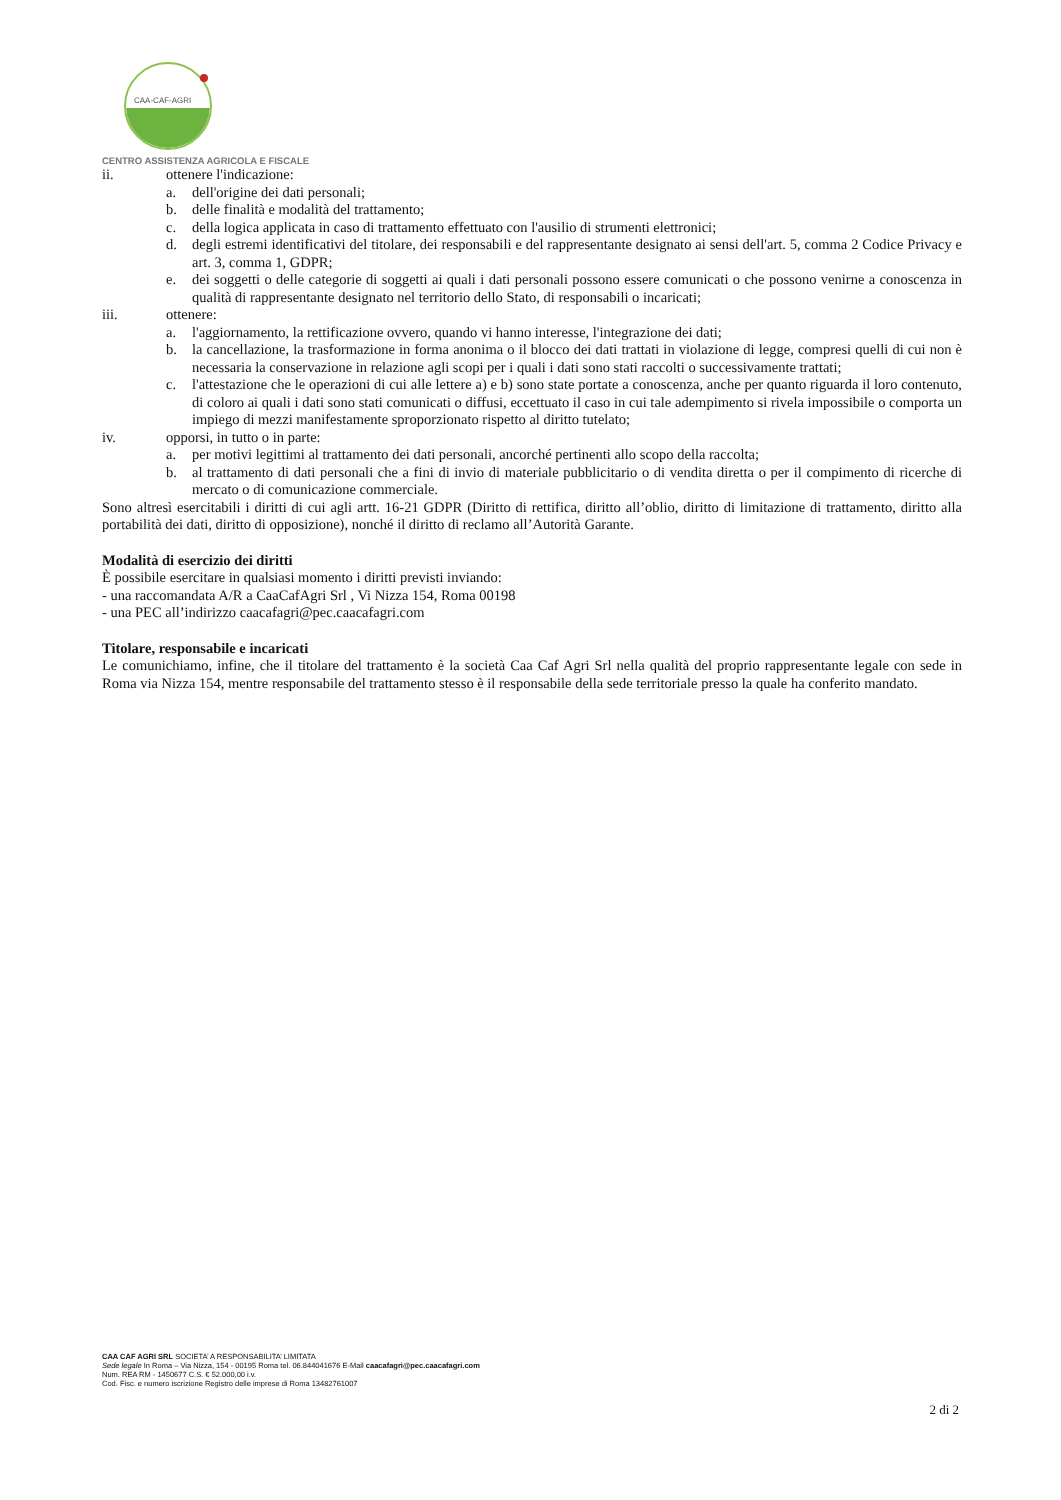CAA-CAF-AGRI
CENTRO ASSISTENZA AGRICOLA E FISCALE
ii. ottenere l'indicazione:
a. dell'origine dei dati personali;
b. delle finalità e modalità del trattamento;
c. della logica applicata in caso di trattamento effettuato con l'ausilio di strumenti elettronici;
d. degli estremi identificativi del titolare, dei responsabili e del rappresentante designato ai sensi dell'art. 5, comma 2 Codice Privacy e art. 3, comma 1, GDPR;
e. dei soggetti o delle categorie di soggetti ai quali i dati personali possono essere comunicati o che possono venirne a conoscenza in qualità di rappresentante designato nel territorio dello Stato, di responsabili o incaricati;
iii. ottenere:
a. l'aggiornamento, la rettificazione ovvero, quando vi hanno interesse, l'integrazione dei dati;
b. la cancellazione, la trasformazione in forma anonima o il blocco dei dati trattati in violazione di legge, compresi quelli di cui non è necessaria la conservazione in relazione agli scopi per i quali i dati sono stati raccolti o successivamente trattati;
c. l'attestazione che le operazioni di cui alle lettere a) e b) sono state portate a conoscenza, anche per quanto riguarda il loro contenuto, di coloro ai quali i dati sono stati comunicati o diffusi, eccettuato il caso in cui tale adempimento si rivela impossibile o comporta un impiego di mezzi manifestamente sproporzionato rispetto al diritto tutelato;
iv. opporsi, in tutto o in parte:
a. per motivi legittimi al trattamento dei dati personali, ancorché pertinenti allo scopo della raccolta;
b. al trattamento di dati personali che a fini di invio di materiale pubblicitario o di vendita diretta o per il compimento di ricerche di mercato o di comunicazione commerciale.
Sono altresì esercitabili i diritti di cui agli artt. 16-21 GDPR (Diritto di rettifica, diritto all’oblio, diritto di limitazione di trattamento, diritto alla portabilità dei dati, diritto di opposizione), nonché il diritto di reclamo all’Autorità Garante.
Modalità di esercizio dei diritti
È possibile esercitare in qualsiasi momento i diritti previsti inviando:
- una raccomandata A/R a CaaCafAgri Srl , Vi Nizza 154, Roma 00198
- una PEC all’indirizzo caacafagri@pec.caacafagri.com
Titolare, responsabile e incaricati
Le comunichiamo, infine, che il titolare del trattamento è la società Caa Caf Agri Srl nella qualità del proprio rappresentante legale con sede in Roma via Nizza 154, mentre responsabile del trattamento stesso è il responsabile della sede territoriale presso la quale ha conferito mandato.
CAA CAF AGRI SRL SOCIETA’ A RESPONSABILITA’ LIMITATA
Sede legale In Roma – Via Nizza, 154 - 00195 Roma tel. 06.844041676 E-Mail caacafagri@pec.caacafagri.com
Num. REA RM - 1450677 C.S. € 52.000,00 i.v.
Cod. Fisc. e numero iscrizione Registro delle imprese di Roma 13482761007
2 di 2